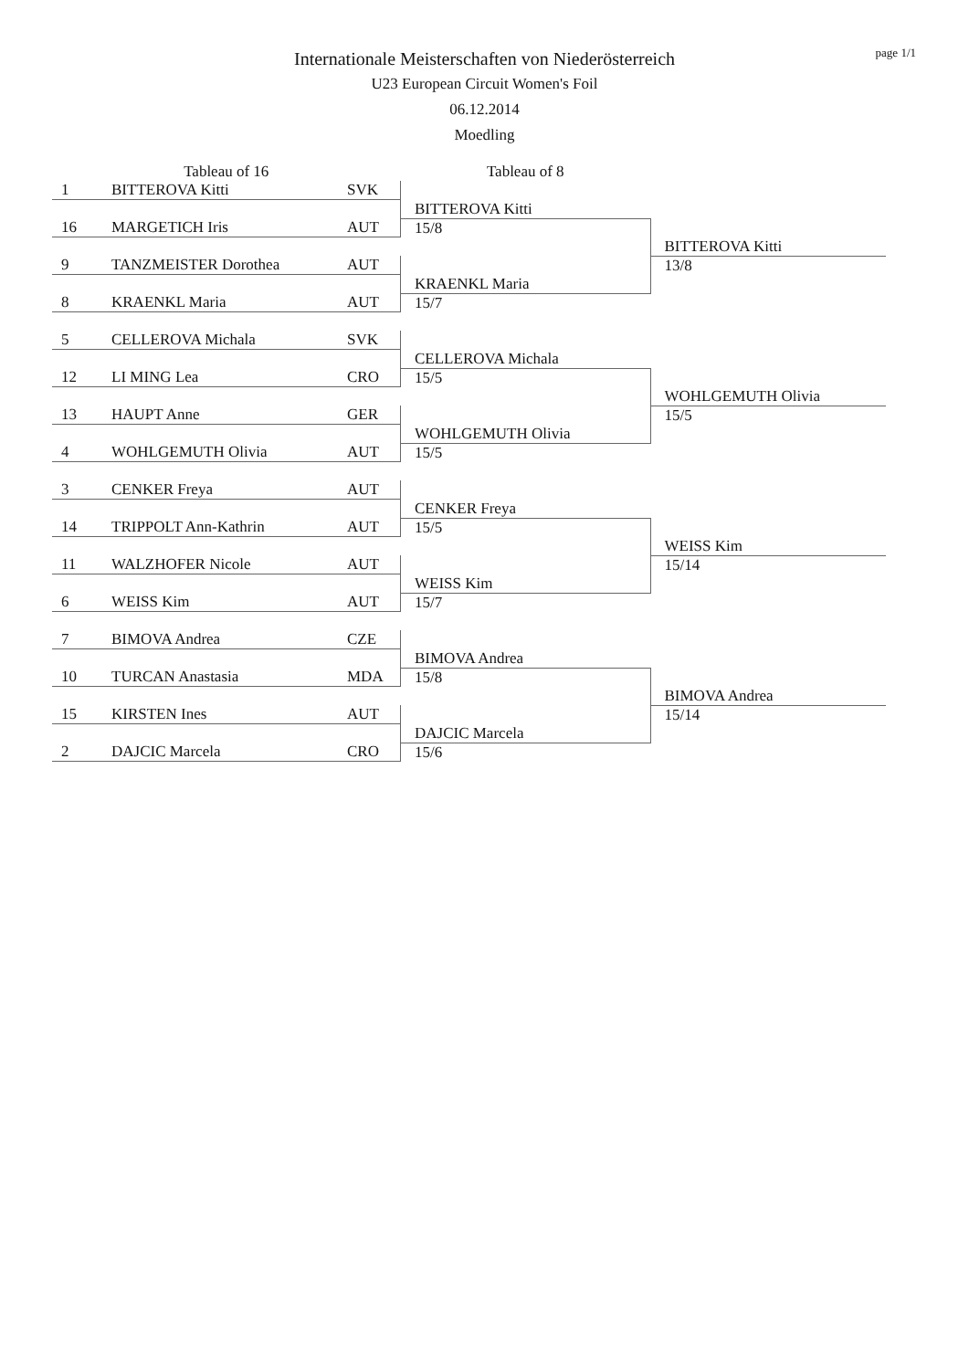page 1/1
Internationale Meisterschaften von Niederösterreich
U23 European Circuit Women's Foil
06.12.2014
Moedling
| Tableau of 16 | | | Tableau of 8 | |
| 1 | BITTEROVA Kitti | SVK | | |
| | | | BITTEROVA Kitti | |
| 16 | MARGETICH Iris | AUT | 15/8 | |
| | | | | BITTEROVA Kitti |
| 9 | TANZMEISTER Dorothea | AUT | | 13/8 |
| | | | KRAENKL Maria | |
| 8 | KRAENKL Maria | AUT | 15/7 | |
| 5 | CELLEROVA Michala | SVK | | |
| | | | CELLEROVA Michala | |
| 12 | LI MING Lea | CRO | 15/5 | |
| | | | | WOHLGEMUTH Olivia |
| 13 | HAUPT Anne | GER | | 15/5 |
| | | | WOHLGEMUTH Olivia | |
| 4 | WOHLGEMUTH Olivia | AUT | 15/5 | |
| 3 | CENKER Freya | AUT | | |
| | | | CENKER Freya | |
| 14 | TRIPPOLT Ann-Kathrin | AUT | 15/5 | |
| | | | | WEISS Kim |
| 11 | WALZHOFER Nicole | AUT | | 15/14 |
| | | | WEISS Kim | |
| 6 | WEISS Kim | AUT | 15/7 | |
| 7 | BIMOVA Andrea | CZE | | |
| | | | BIMOVA Andrea | |
| 10 | TURCAN Anastasia | MDA | 15/8 | |
| | | | | BIMOVA Andrea |
| 15 | KIRSTEN Ines | AUT | | 15/14 |
| | | | DAJCIC Marcela | |
| 2 | DAJCIC Marcela | CRO | 15/6 | |